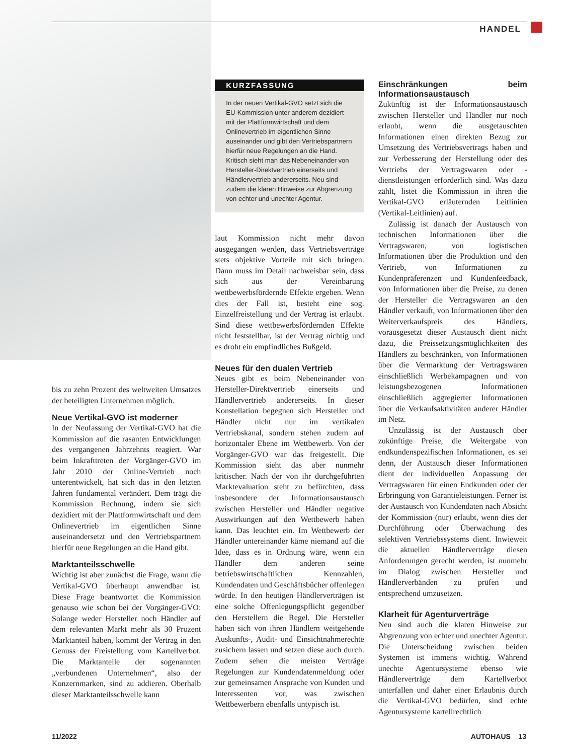HANDEL
bis zu zehn Prozent des weltweiten Umsatzes der beteiligten Unternehmen möglich.
Neue Vertikal-GVO ist moderner
In der Neufassung der Vertikal-GVO hat die Kommission auf die rasanten Entwicklungen des vergangenen Jahrzehnts reagiert. War beim Inkrafttreten der Vorgänger-GVO im Jahr 2010 der Online-Vertrieb noch unterentwickelt, hat sich das in den letzten Jahren fundamental verändert. Dem trägt die Kommission Rechnung, indem sie sich dezidiert mit der Plattformwirtschaft und dem Onlinevertrieb im eigentlichen Sinne auseinandersetzt und den Vertriebspartnern hierfür neue Regelungen an die Hand gibt.
Marktanteilsschwelle
Wichtig ist aber zunächst die Frage, wann die Vertikal-GVO überhaupt anwendbar ist. Diese Frage beantwortet die Kommission genauso wie schon bei der Vorgänger-GVO: Solange weder Hersteller noch Händler auf dem relevanten Markt mehr als 30 Prozent Marktanteil haben, kommt der Vertrag in den Genuss der Freistellung vom Kartellverbot. Die Marktanteile der sogenannten „verbundenen Unternehmen“, also der Konzernmarken, sind zu addieren. Oberhalb dieser Marktanteilsschwelle kann
KURZFASSUNG
In der neuen Vertikal-GVO setzt sich die EU-Kommission unter anderem dezidiert mit der Plattformwirtschaft und dem Onlinevertrieb im eigentlichen Sinne auseinander und gibt den Vertriebspartnern hierfür neue Regelungen an die Hand. Kritisch sieht man das Nebeneinander von Hersteller-Direktvertrieb einerseits und Händlervertrieb andererseits. Neu sind zudem die klaren Hinweise zur Abgrenzung von echter und unechter Agentur.
laut Kommission nicht mehr davon ausgegangen werden, dass Vertriebsverträge stets objektive Vorteile mit sich bringen. Dann muss im Detail nachweisbar sein, dass sich aus der Vereinbarung wettbewerbsfördernde Effekte ergeben. Wenn dies der Fall ist, besteht eine sog. Einzelfreistellung und der Vertrag ist erlaubt. Sind diese wettbewerbsfördernden Effekte nicht feststellbar, ist der Vertrag nichtig und es droht ein empfindliches Bußgeld.
Neues für den dualen Vertrieb
Neues gibt es beim Nebeneinander von Hersteller-Direktvertrieb einerseits und Händlervertrieb andererseits. In dieser Konstellation begegnen sich Hersteller und Händler nicht nur im vertikalen Vertriebskanal, sondern stehen zudem auf horizontaler Ebene im Wettbewerb. Von der Vorgänger-GVO war das freigestellt. Die Kommission sieht das aber nunmehr kritischer. Nach der von ihr durchgeführten Marktevaluation steht zu befürchten, dass insbesondere der Informationsaustausch zwischen Hersteller und Händler negative Auswirkungen auf den Wettbewerb haben kann. Das leuchtet ein. Im Wettbewerb der Händler untereinander käme niemand auf die Idee, dass es in Ordnung wäre, wenn ein Händler dem anderen seine betriebswirtschaftlichen Kennzahlen, Kundendaten und Geschäftsbücher offenlegen würde. In den heutigen Händlerverträgen ist eine solche Offenlegungspflicht gegenüber den Herstellern die Regel. Die Hersteller haben sich von ihren Händlern weitgehende Auskunfts-, Audit- und Einsichtnahmerechte zusichern lassen und setzen diese auch durch. Zudem sehen die meisten Verträge Regelungen zur Kundendatenmeldung oder zur gemeinsamen Ansprache von Kunden und Interessenten vor, was zwischen Wettbewerbern ebenfalls untypisch ist.
Einschränkungen beim Informationsaustausch
Zukünftig ist der Informationsaustausch zwischen Hersteller und Händler nur noch erlaubt, wenn die ausgetauschten Informationen einen direkten Bezug zur Umsetzung des Vertriebsvertrags haben und zur Verbesserung der Herstellung oder des Vertriebs der Vertragswaren oder -dienstleistungen erforderlich sind. Was dazu zählt, listet die Kommission in ihren die Vertikal-GVO erläuternden Leitlinien (Vertikal-Leitlinien) auf.
Zulässig ist danach der Austausch von technischen Informationen über die Vertragswaren, von logistischen Informationen über die Produktion und den Vertrieb, von Informationen zu Kundenpräferenzen und Kundenfeedback, von Informationen über die Preise, zu denen der Hersteller die Vertragswaren an den Händler verkauft, von Informationen über den Weiterverkaufspreis des Händlers, vorausgesetzt dieser Austausch dient nicht dazu, die Preissetzungsmöglichkeiten des Händlers zu beschränken, von Informationen über die Vermarktung der Vertragswaren einschließlich Werbekampagnen und von leistungsbezogenen Informationen einschließlich aggregierter Informationen über die Verkaufsaktivitäten anderer Händler im Netz.
Unzulässig ist der Austausch über zukünftige Preise, die Weitergabe von endkundenspezifischen Informationen, es sei denn, der Austausch dieser Informationen dient der individuellen Anpassung der Vertragswaren für einen Endkunden oder der Erbringung von Garantieleistungen. Ferner ist der Austausch von Kundendaten nach Absicht der Kommission (nur) erlaubt, wenn dies der Durchführung oder Überwachung des selektiven Vertriebssystems dient. Inwieweit die aktuellen Händlerverträge diesen Anforderungen gerecht werden, ist nunmehr im Dialog zwischen Hersteller und Händlerverbänden zu prüfen und entsprechend umzusetzen.
Klarheit für Agenturverträge
Neu sind auch die klaren Hinweise zur Abgrenzung von echter und unechter Agentur. Die Unterscheidung zwischen beiden Systemen ist immens wichtig. Während unechte Agentursysteme ebenso wie Händlerverträge dem Kartellverbot unterfallen und daher einer Erlaubnis durch die Vertikal-GVO bedürfen, sind echte Agentursysteme kartellrechtlich
11/2022 AUTOHAUS 13